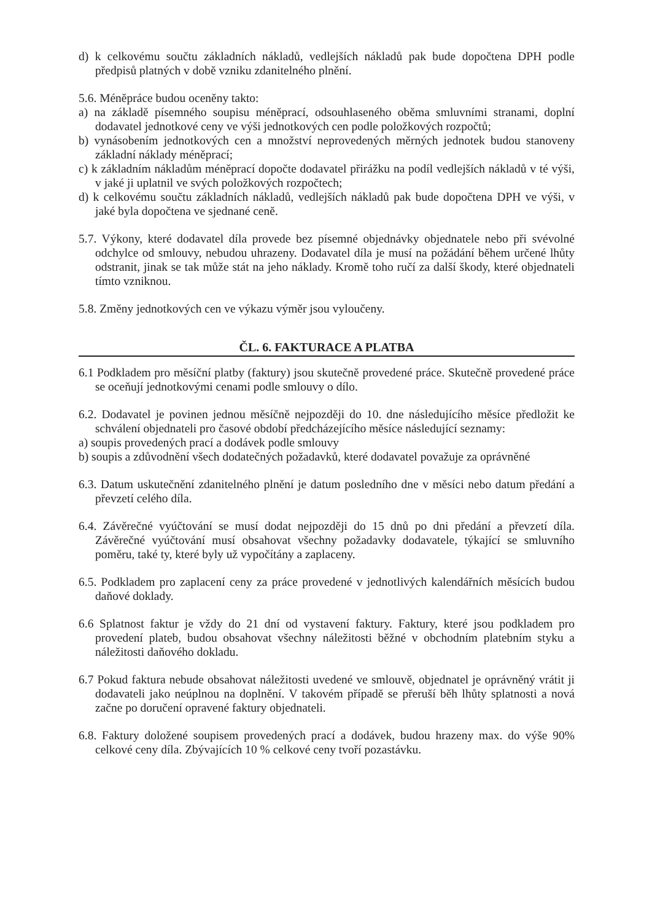d) k celkovému součtu základních nákladů, vedlejších nákladů pak bude dopočtena DPH podle předpisů platných v době vzniku zdanitelného plnění.
5.6. Méněpráce budou oceněny takto:
a) na základě písemného soupisu méněprací, odsouhlaseného oběma smluvními stranami, doplní dodavatel jednotkové ceny ve výši jednotkových cen podle položkových rozpočtů;
b) vynásobením jednotkových cen a množství neprovedených měrných jednotek budou stanoveny základní náklady méněprací;
c) k základním nákladům méněprací dopočte dodavatel přirážku na podíl vedlejších nákladů v té výši, v jaké ji uplatnil ve svých položkových rozpočtech;
d) k celkovému součtu základních nákladů, vedlejších nákladů pak bude dopočtena DPH ve výši, v jaké byla dopočtena ve sjednané ceně.
5.7. Výkony, které dodavatel díla provede bez písemné objednávky objednatele nebo při svévolné odchylce od smlouvy, nebudou uhrazeny. Dodavatel díla je musí na požádání během určené lhůty odstranit, jinak se tak může stát na jeho náklady. Kromě toho ručí za další škody, které objednateli tímto vzniknou.
5.8. Změny jednotkových cen ve výkazu výměr jsou vyloučeny.
ČL. 6. FAKTURACE A PLATBA
6.1 Podkladem pro měsíční platby (faktury) jsou skutečně provedené práce. Skutečně provedené práce se oceňují jednotkovými cenami podle smlouvy o dílo.
6.2. Dodavatel je povinen jednou měsíčně nejpozději do 10. dne následujícího měsíce předložit ke schválení objednateli pro časové období předcházejícího měsíce následující seznamy:
a) soupis provedených prací a dodávek podle smlouvy
b) soupis a zdůvodnění všech dodatečných požadavků, které dodavatel považuje za oprávněné
6.3. Datum uskutečnění zdanitelného plnění je datum posledního dne v měsíci nebo datum předání a převzetí celého díla.
6.4. Závěrečné vyúčtování se musí dodat nejpozději do 15 dnů po dni předání a převzetí díla. Závěrečné vyúčtování musí obsahovat všechny požadavky dodavatele, týkající se smluvního poměru, také ty, které byly už vypočítány a zaplaceny.
6.5. Podkladem pro zaplacení ceny za práce provedené v jednotlivých kalendářních měsících budou daňové doklady.
6.6 Splatnost faktur je vždy do 21 dní od vystavení faktury. Faktury, které jsou podkladem pro provedení plateb, budou obsahovat všechny náležitosti běžné v obchodním platebním styku a náležitosti daňového dokladu.
6.7 Pokud faktura nebude obsahovat náležitosti uvedené ve smlouvě, objednatel je oprávněný vrátit ji dodavateli jako neúplnou na doplnění. V takovém případě se přeruší běh lhůty splatnosti a nová začne po doručení opravené faktury objednateli.
6.8. Faktury doložené soupisem provedených prací a dodávek, budou hrazeny max. do výše 90% celkové ceny díla. Zbývajících 10 % celkové ceny tvoří pozastávku.